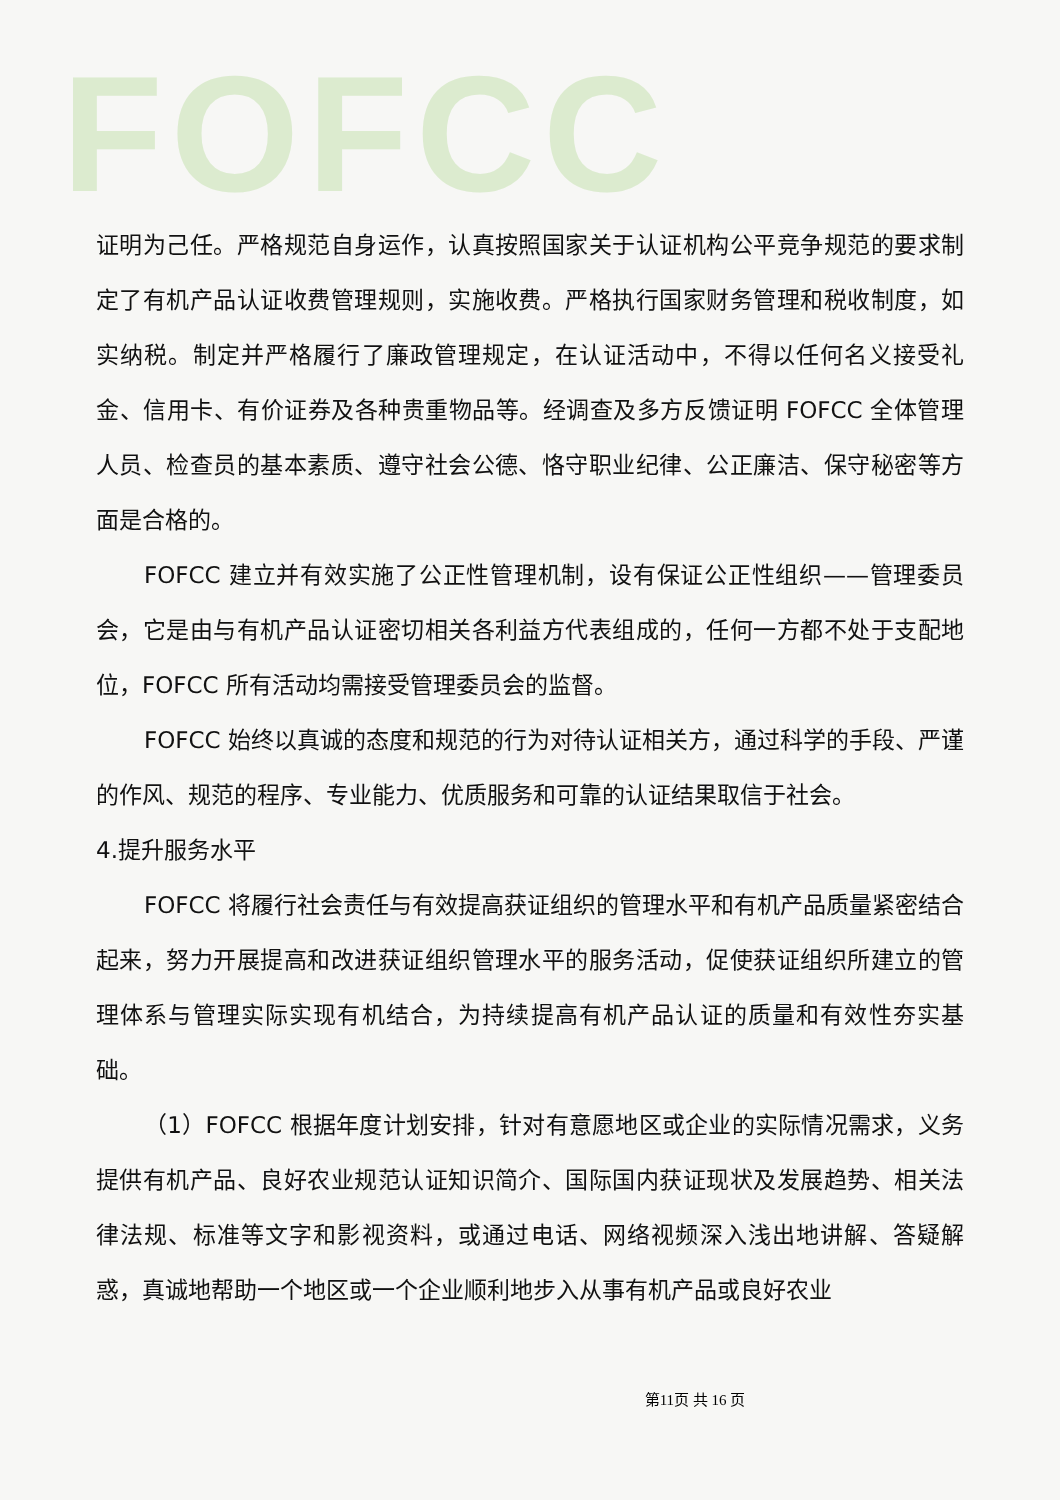FOFCC
证明为己任。严格规范自身运作，认真按照国家关于认证机构公平竞争规范的要求制定了有机产品认证收费管理规则，实施收费。严格执行国家财务管理和税收制度，如实纳税。制定并严格履行了廉政管理规定，在认证活动中，不得以任何名义接受礼金、信用卡、有价证券及各种贵重物品等。经调查及多方反馈证明 FOFCC 全体管理人员、检查员的基本素质、遵守社会公德、恪守职业纪律、公正廉洁、保守秘密等方面是合格的。
FOFCC 建立并有效实施了公正性管理机制，设有保证公正性组织——管理委员会，它是由与有机产品认证密切相关各利益方代表组成的，任何一方都不处于支配地位，FOFCC 所有活动均需接受管理委员会的监督。
FOFCC 始终以真诚的态度和规范的行为对待认证相关方，通过科学的手段、严谨的作风、规范的程序、专业能力、优质服务和可靠的认证结果取信于社会。
4.提升服务水平
FOFCC 将履行社会责任与有效提高获证组织的管理水平和有机产品质量紧密结合起来，努力开展提高和改进获证组织管理水平的服务活动，促使获证组织所建立的管理体系与管理实际实现有机结合，为持续提高有机产品认证的质量和有效性夯实基础。
（1）FOFCC 根据年度计划安排，针对有意愿地区或企业的实际情况需求，义务提供有机产品、良好农业规范认证知识简介、国际国内获证现状及发展趋势、相关法律法规、标准等文字和影视资料，或通过电话、网络视频深入浅出地讲解、答疑解惑，真诚地帮助一个地区或一个企业顺利地步入从事有机产品或良好农业
第11页 共 16 页